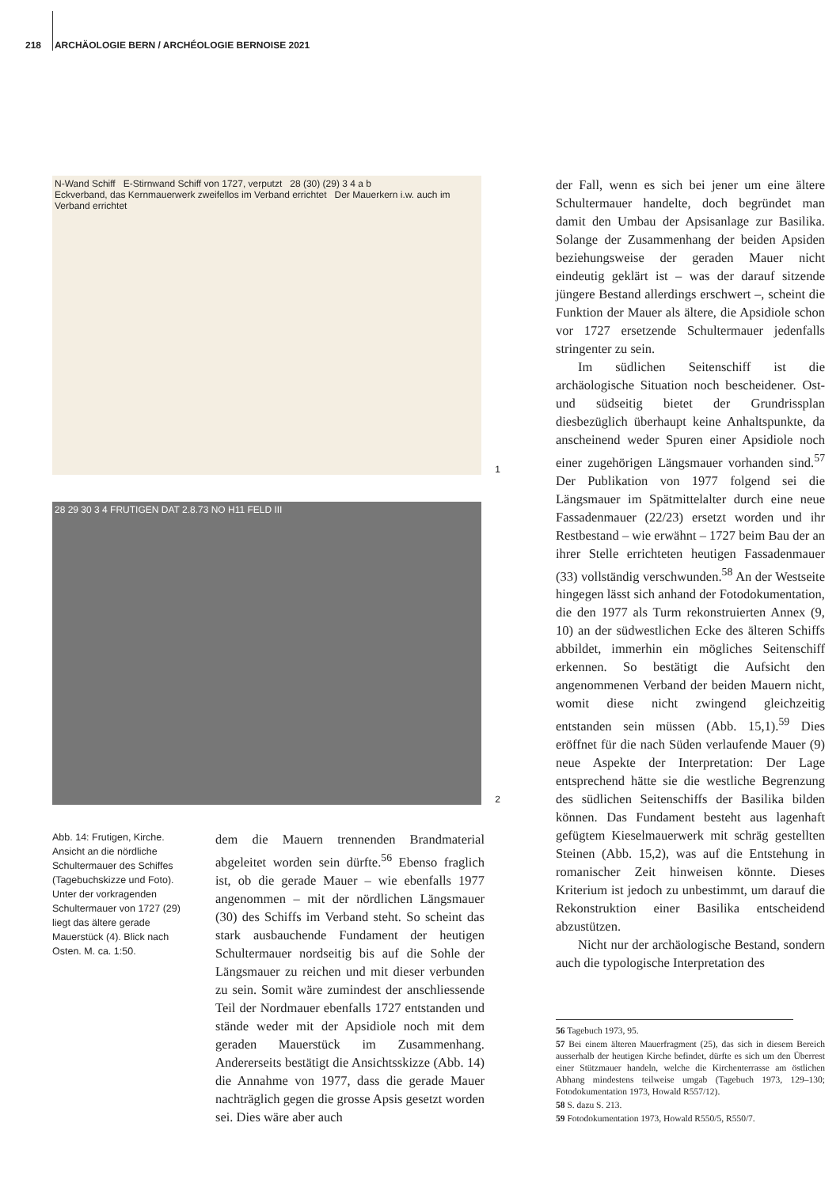218 ARCHÄOLOGIE BERN / ARCHÉOLOGIE BERNOISE 2021
N-Wand Schiff E-Stirnwand Schiff von 1727, verputzt 28 (30) (29) 3 4 a b
Eckverband, das Kernmauerwerk zweifellos im Verband errichtet Der Mauerkern i.w. auch im Verband errichtet
1
28 29 30 3 4 FRUTIGEN DAT 2.8.73 NO H11 FELD III
2
Abb. 14: Frutigen, Kirche. Ansicht an die nördliche Schultermauer des Schiffes (Tagebuchskizze und Foto). Unter der vorkragenden Schultermauer von 1727 (29) liegt das ältere gerade Mauerstück (4). Blick nach Osten. M. ca. 1:50.
dem die Mauern trennenden Brandmaterial abgeleitet worden sein dürfte.<sup>56</sup> Ebenso fraglich ist, ob die gerade Mauer – wie ebenfalls 1977 angenommen – mit der nördlichen Längsmauer (30) des Schiffs im Verband steht. So scheint das stark ausbauchende Fundament der heutigen Schultermauer nordseitig bis auf die Sohle der Längsmauer zu reichen und mit dieser verbunden zu sein. Somit wäre zumindest der anschliessende Teil der Nordmauer ebenfalls 1727 entstanden und stände weder mit der Apsidiole noch mit dem geraden Mauerstück im Zusammenhang. Andererseits bestätigt die Ansichtsskizze (Abb. 14) die Annahme von 1977, dass die gerade Mauer nachträglich gegen die grosse Apsis gesetzt worden sei. Dies wäre aber auch
der Fall, wenn es sich bei jener um eine ältere Schultermauer handelte, doch begründet man damit den Umbau der Apsisanlage zur Basilika. Solange der Zusammenhang der beiden Apsiden beziehungsweise der geraden Mauer nicht eindeutig geklärt ist – was der darauf sitzende jüngere Bestand allerdings erschwert –, scheint die Funktion der Mauer als ältere, die Apsidiole schon vor 1727 ersetzende Schultermauer jedenfalls stringenter zu sein.
Im südlichen Seitenschiff ist die archäologische Situation noch bescheidener. Ost- und südseitig bietet der Grundrissplan diesbezüglich überhaupt keine Anhaltspunkte, da anscheinend weder Spuren einer Apsidiole noch einer zugehörigen Längsmauer vorhanden sind.<sup>57</sup> Der Publikation von 1977 folgend sei die Längsmauer im Spätmittelalter durch eine neue Fassadenmauer (22/23) ersetzt worden und ihr Restbestand – wie erwähnt – 1727 beim Bau der an ihrer Stelle errichteten heutigen Fassadenmauer (33) vollständig verschwunden.<sup>58</sup> An der Westseite hingegen lässt sich anhand der Fotodokumentation, die den 1977 als Turm rekonstruierten Annex (9, 10) an der südwestlichen Ecke des älteren Schiffs abbildet, immerhin ein mögliches Seitenschiff erkennen. So bestätigt die Aufsicht den angenommenen Verband der beiden Mauern nicht, womit diese nicht zwingend gleichzeitig entstanden sein müssen (Abb. 15,1).<sup>59</sup> Dies eröffnet für die nach Süden verlaufende Mauer (9) neue Aspekte der Interpretation: Der Lage entsprechend hätte sie die westliche Begrenzung des südlichen Seitenschiffs der Basilika bilden können. Das Fundament besteht aus lagenhaft gefügtem Kieselmauerwerk mit schräg gestellten Steinen (Abb. 15,2), was auf die Entstehung in romanischer Zeit hinweisen könnte. Dieses Kriterium ist jedoch zu unbestimmt, um darauf die Rekonstruktion einer Basilika entscheidend abzustützen.
Nicht nur der archäologische Bestand, sondern auch die typologische Interpretation des
56 Tagebuch 1973, 95.
57 Bei einem älteren Mauerfragment (25), das sich in diesem Bereich ausserhalb der heutigen Kirche befindet, dürfte es sich um den Überrest einer Stützmauer handeln, welche die Kirchenterrasse am östlichen Abhang mindestens teilweise umgab (Tagebuch 1973, 129–130; Fotodokumentation 1973, Howald R557/12).
58 S. dazu S. 213.
59 Fotodokumentation 1973, Howald R550/5, R550/7.